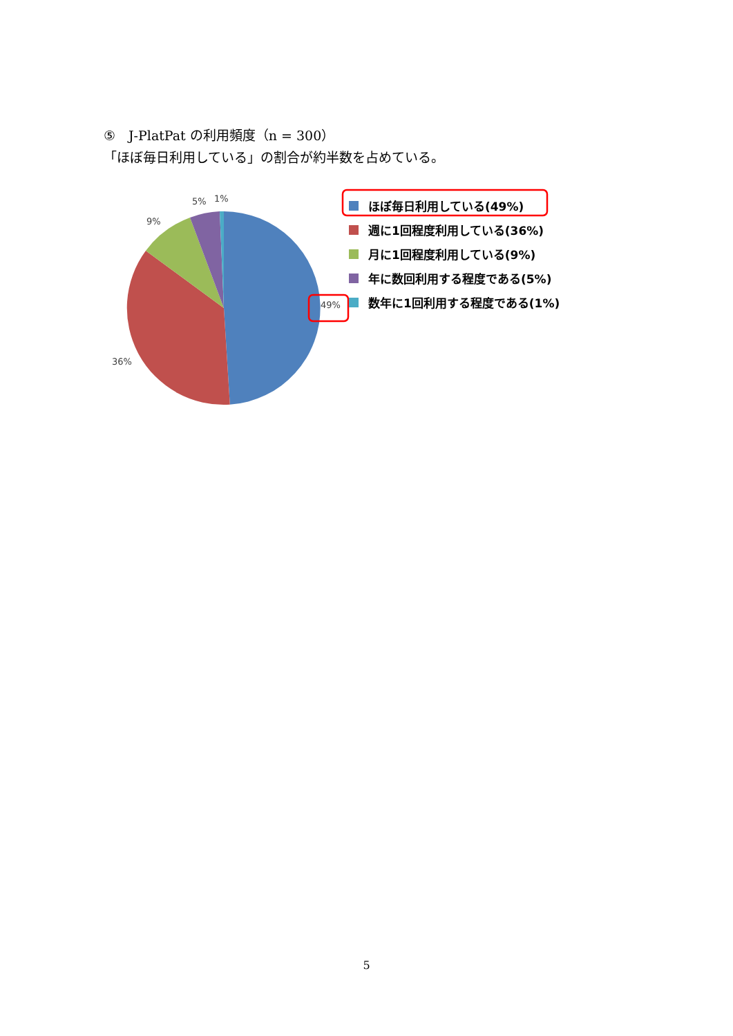⑤　J-PlatPat の利用頻度（n = 300）
「ほぼ毎日利用している」の割合が約半数を占めている。
5%
1%
9%
36%
49%
ほぼ毎日利用している(49%)
週に1回程度利用している(36%)
月に1回程度利用している(9%)
年に数回利用する程度である(5%)
数年に1回利用する程度である(1%)
5